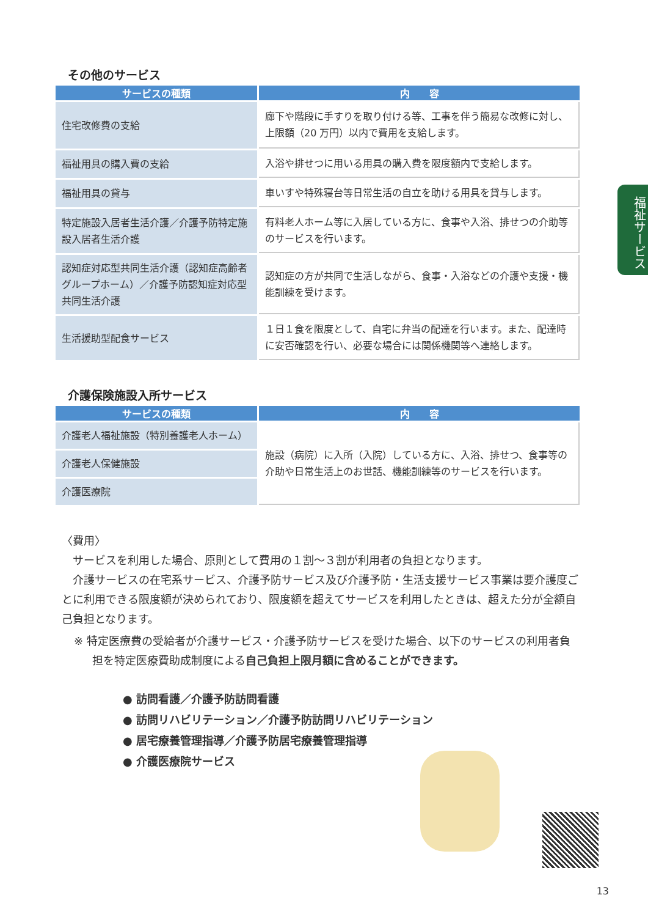福祉サービス
その他のサービス
| サービスの種類 | 内 容 |
| --- | --- |
| 住宅改修費の支給 | 廊下や階段に手すりを取り付ける等、工事を伴う簡易な改修に対し、上限額（20 万円）以内で費用を支給します。 |
| 福祉用具の購入費の支給 | 入浴や排せつに用いる用具の購入費を限度額内で支給します。 |
| 福祉用具の貸与 | 車いすや特殊寝台等日常生活の自立を助ける用具を貸与します。 |
| 特定施設入居者生活介護／介護予防特定施設入居者生活介護 | 有料老人ホーム等に入居している方に、食事や入浴、排せつの介助等のサービスを行います。 |
| 認知症対応型共同生活介護（認知症高齢者グループホーム）／介護予防認知症対応型共同生活介護 | 認知症の方が共同で生活しながら、食事・入浴などの介護や支援・機能訓練を受けます。 |
| 生活援助型配食サービス | １日１食を限度として、自宅に弁当の配達を行います。また、配達時に安否確認を行い、必要な場合には関係機関等へ連絡します。 |
介護保険施設入所サービス
| サービスの種類 | 内 容 |
| --- | --- |
| 介護老人福祉施設（特別養護老人ホーム） | 施設（病院）に入所（入院）している方に、入浴、排せつ、食事等の介助や日常生活上のお世話、機能訓練等のサービスを行います。 |
| 介護老人保健施設 | |
| 介護医療院 | |
〈費用〉
　サービスを利用した場合、原則として費用の１割～３割が利用者の負担となります。
　介護サービスの在宅系サービス、介護予防サービス及び介護予防・生活支援サービス事業は要介護度ごとに利用できる限度額が決められており、限度額を超えてサービスを利用したときは、超えた分が全額自己負担となります。
※ 特定医療費の受給者が介護サービス・介護予防サービスを受けた場合、以下のサービスの利用者負担を特定医療費助成制度による自己負担上限月額に含めることができます。
● 訪問看護／介護予防訪問看護
● 訪問リハビリテーション／介護予防訪問リハビリテーション
● 居宅療養管理指導／介護予防居宅療養管理指導
● 介護医療院サービス
13